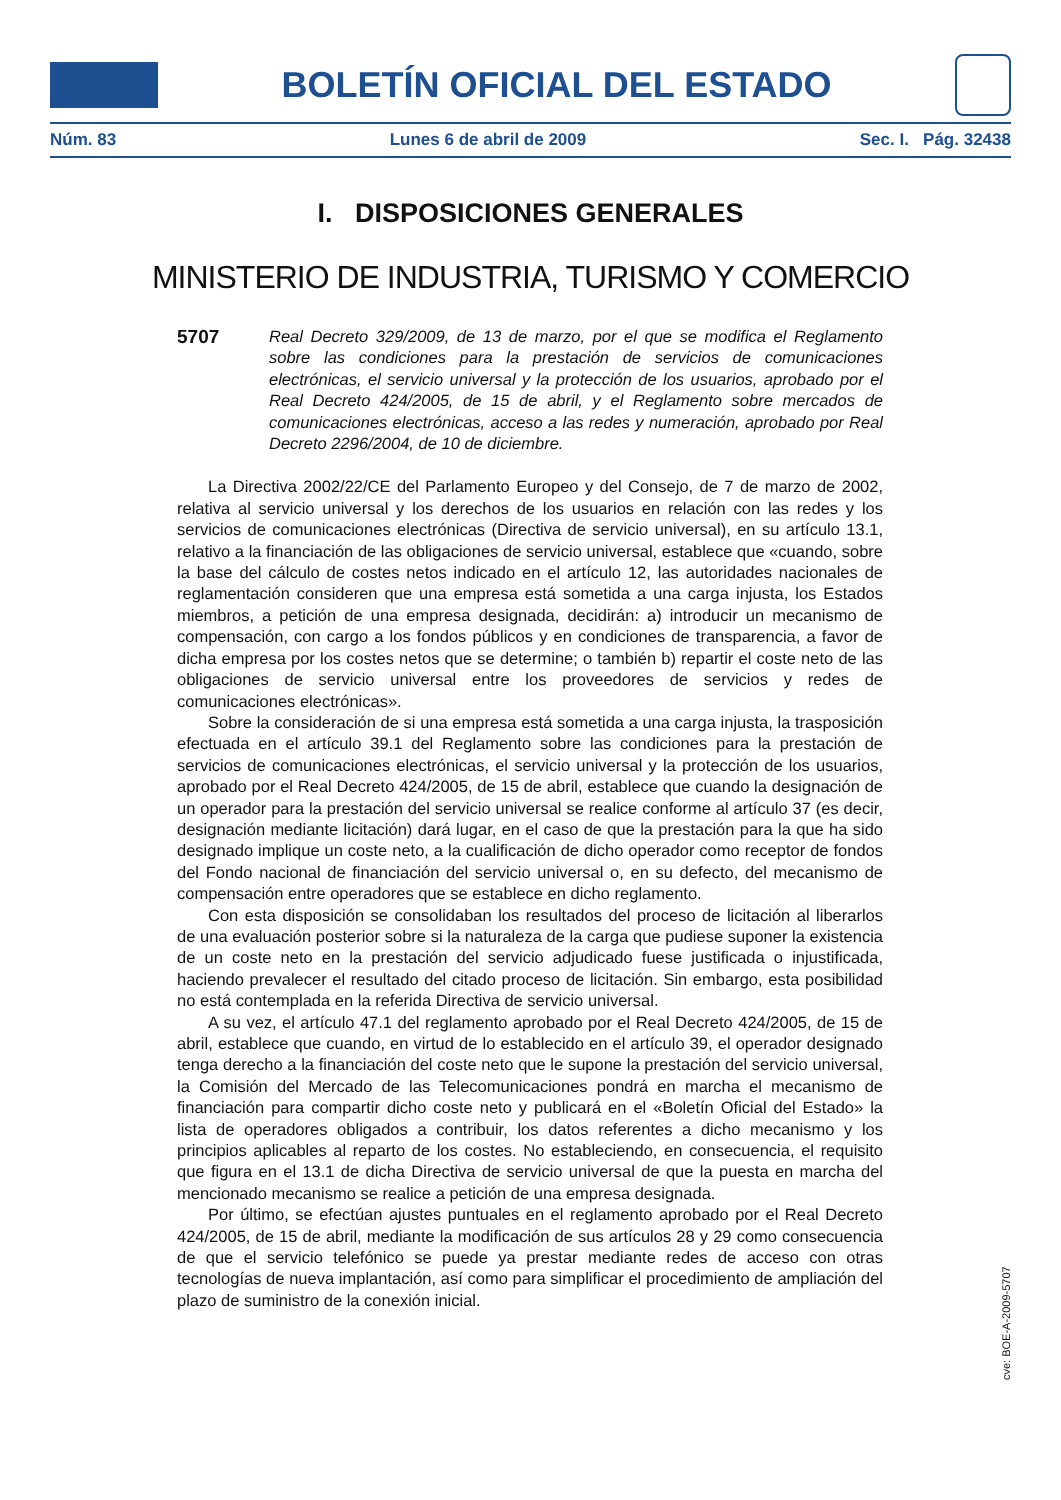BOLETÍN OFICIAL DEL ESTADO
Núm. 83 Lunes 6 de abril de 2009 Sec. I. Pág. 32438
I. DISPOSICIONES GENERALES
MINISTERIO DE INDUSTRIA, TURISMO Y COMERCIO
5707
Real Decreto 329/2009, de 13 de marzo, por el que se modifica el Reglamento sobre las condiciones para la prestación de servicios de comunicaciones electrónicas, el servicio universal y la protección de los usuarios, aprobado por el Real Decreto 424/2005, de 15 de abril, y el Reglamento sobre mercados de comunicaciones electrónicas, acceso a las redes y numeración, aprobado por Real Decreto 2296/2004, de 10 de diciembre.
La Directiva 2002/22/CE del Parlamento Europeo y del Consejo, de 7 de marzo de 2002, relativa al servicio universal y los derechos de los usuarios en relación con las redes y los servicios de comunicaciones electrónicas (Directiva de servicio universal), en su artículo 13.1, relativo a la financiación de las obligaciones de servicio universal, establece que «cuando, sobre la base del cálculo de costes netos indicado en el artículo 12, las autoridades nacionales de reglamentación consideren que una empresa está sometida a una carga injusta, los Estados miembros, a petición de una empresa designada, decidirán: a) introducir un mecanismo de compensación, con cargo a los fondos públicos y en condiciones de transparencia, a favor de dicha empresa por los costes netos que se determine; o también b) repartir el coste neto de las obligaciones de servicio universal entre los proveedores de servicios y redes de comunicaciones electrónicas».
Sobre la consideración de si una empresa está sometida a una carga injusta, la trasposición efectuada en el artículo 39.1 del Reglamento sobre las condiciones para la prestación de servicios de comunicaciones electrónicas, el servicio universal y la protección de los usuarios, aprobado por el Real Decreto 424/2005, de 15 de abril, establece que cuando la designación de un operador para la prestación del servicio universal se realice conforme al artículo 37 (es decir, designación mediante licitación) dará lugar, en el caso de que la prestación para la que ha sido designado implique un coste neto, a la cualificación de dicho operador como receptor de fondos del Fondo nacional de financiación del servicio universal o, en su defecto, del mecanismo de compensación entre operadores que se establece en dicho reglamento.
Con esta disposición se consolidaban los resultados del proceso de licitación al liberarlos de una evaluación posterior sobre si la naturaleza de la carga que pudiese suponer la existencia de un coste neto en la prestación del servicio adjudicado fuese justificada o injustificada, haciendo prevalecer el resultado del citado proceso de licitación. Sin embargo, esta posibilidad no está contemplada en la referida Directiva de servicio universal.
A su vez, el artículo 47.1 del reglamento aprobado por el Real Decreto 424/2005, de 15 de abril, establece que cuando, en virtud de lo establecido en el artículo 39, el operador designado tenga derecho a la financiación del coste neto que le supone la prestación del servicio universal, la Comisión del Mercado de las Telecomunicaciones pondrá en marcha el mecanismo de financiación para compartir dicho coste neto y publicará en el «Boletín Oficial del Estado» la lista de operadores obligados a contribuir, los datos referentes a dicho mecanismo y los principios aplicables al reparto de los costes. No estableciendo, en consecuencia, el requisito que figura en el 13.1 de dicha Directiva de servicio universal de que la puesta en marcha del mencionado mecanismo se realice a petición de una empresa designada.
Por último, se efectúan ajustes puntuales en el reglamento aprobado por el Real Decreto 424/2005, de 15 de abril, mediante la modificación de sus artículos 28 y 29 como consecuencia de que el servicio telefónico se puede ya prestar mediante redes de acceso con otras tecnologías de nueva implantación, así como para simplificar el procedimiento de ampliación del plazo de suministro de la conexión inicial.
cve: BOE-A-2009-5707